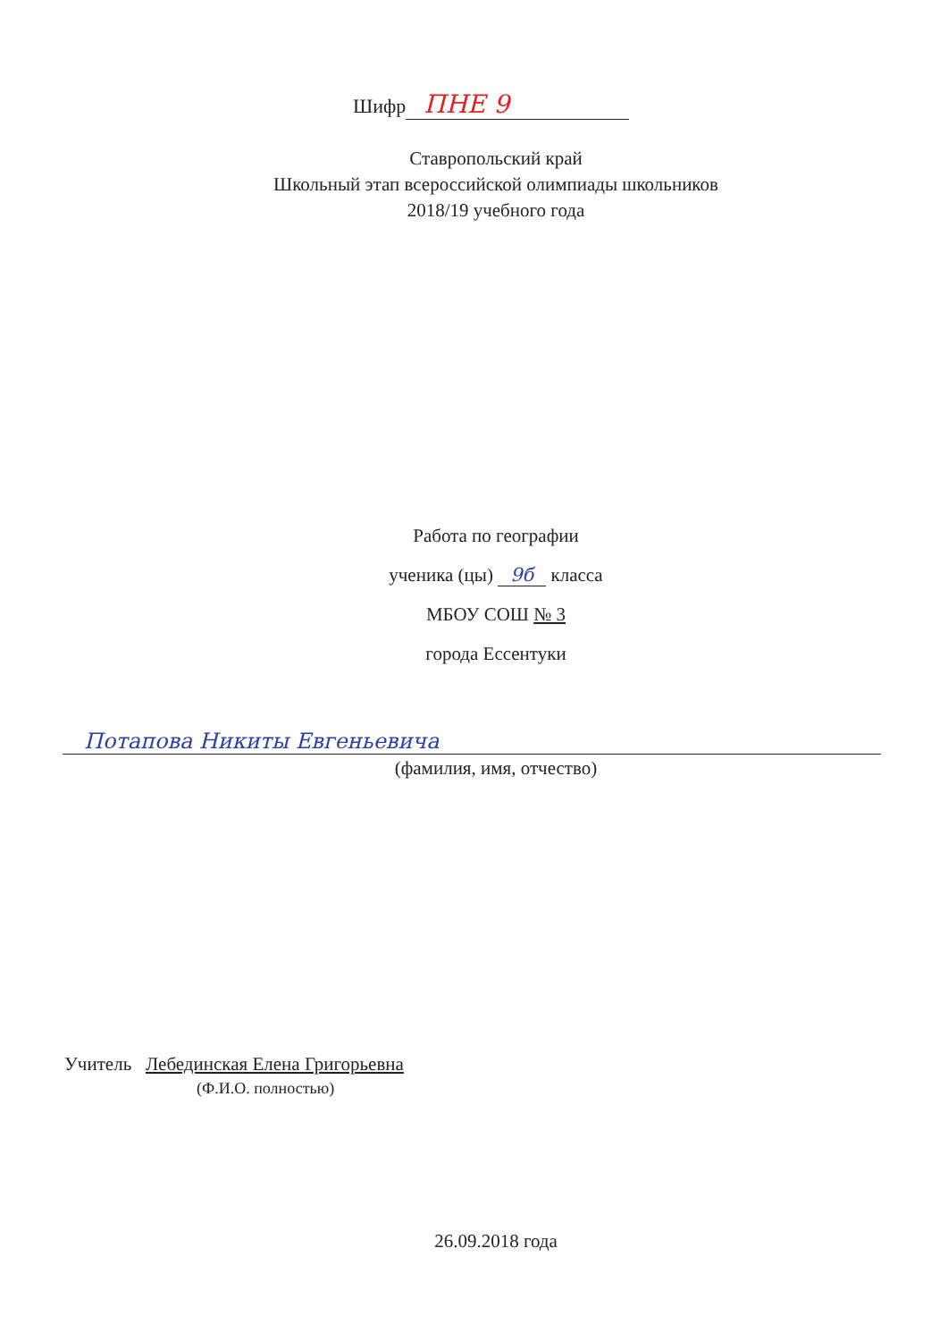Шифр ПНЕ 9
Ставропольский край
Школьный этап всероссийской олимпиады школьников
2018/19 учебного года
Работа по географии
ученика (цы) 9б класса
МБОУ СОШ № 3
города Ессентуки
Потапова Никиты Евгеньевича
(фамилия, имя, отчество)
Учитель Лебединская Елена Григорьевна
(Ф.И.О. полностью)
26.09.2018 года